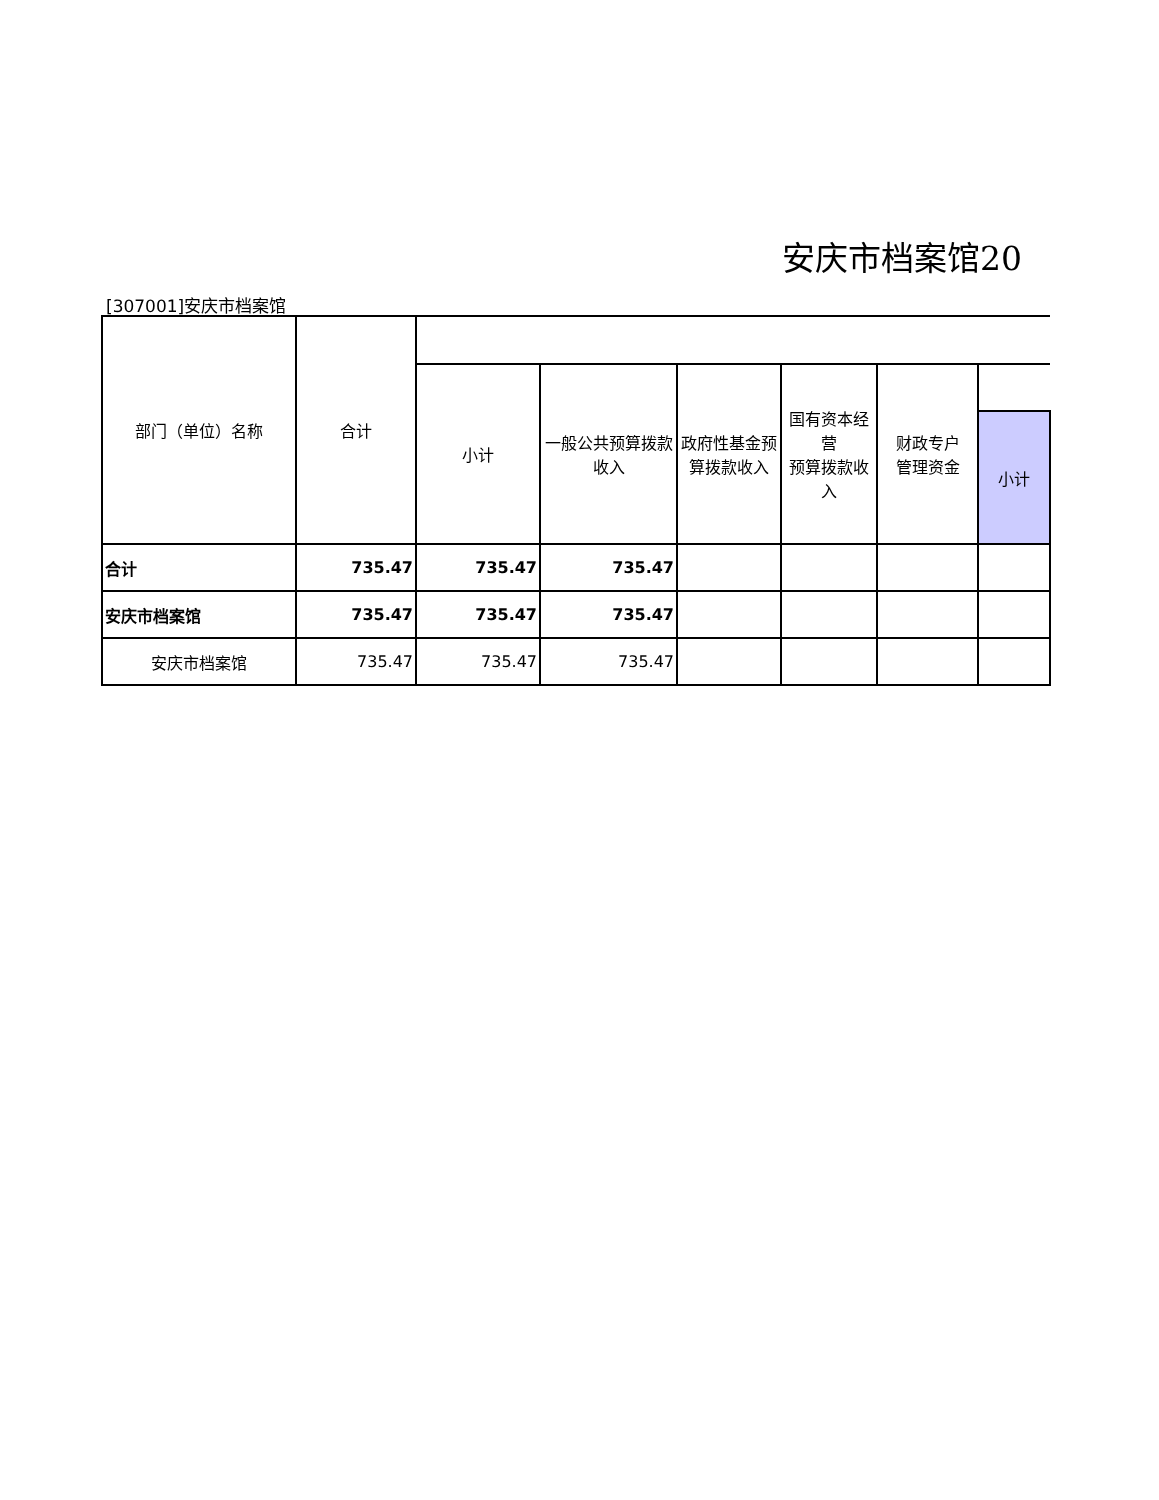安庆市档案馆20
[307001]安庆市档案馆
| 部门（单位）名称 | 合计 | | | | | | |
| | | 小计 | 一般公共预算拨款收入 | 政府性基金预 算拨款收入 | 国有资本经营 预算拨款收入 | 财政专户 管理资金 | |
| | | | | | | | 小计 |
| 合计 | 735.47 | 735.47 | 735.47 | | | | |
| 安庆市档案馆 | 735.47 | 735.47 | 735.47 | | | | |
| 安庆市档案馆 | 735.47 | 735.47 | 735.47 | | | | |